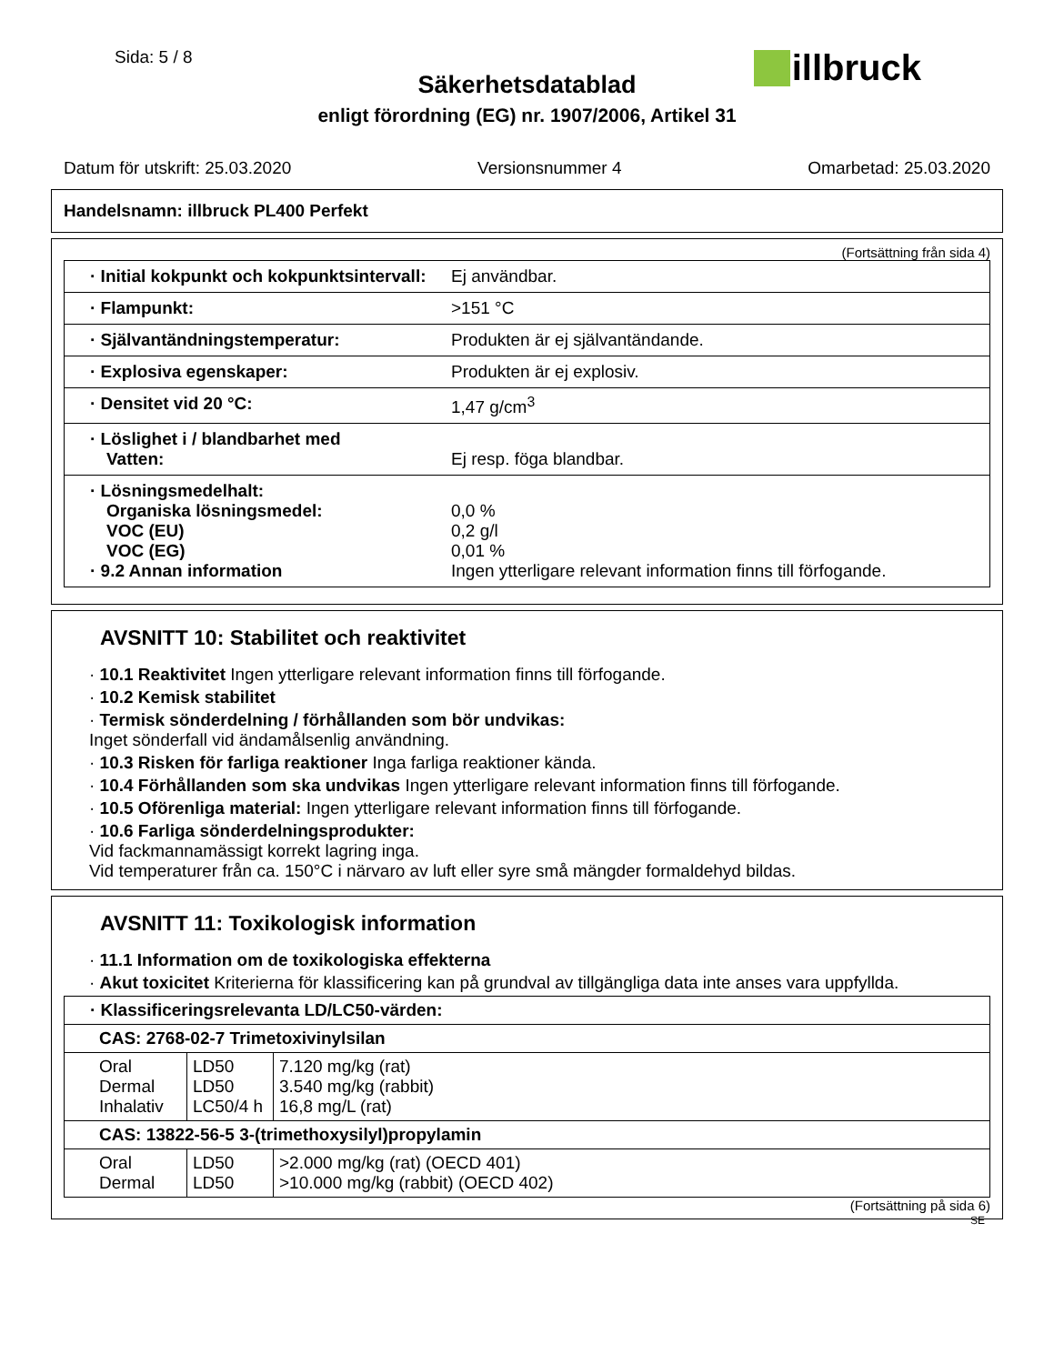Sida: 5 / 8 illbruck
Säkerhetsdatablad
enligt förordning (EG) nr. 1907/2006, Artikel 31
Datum för utskrift: 25.03.2020 Versionsnummer 4 Omarbetad: 25.03.2020
Handelsnamn: illbruck PL400 Perfekt
(Fortsättning från sida 4)
| · Initial kokpunkt och kokpunktsintervall: | Ej användbar. |
| · Flampunkt: | >151 °C |
| · Självantändningstemperatur: | Produkten är ej självantändande. |
| · Explosiva egenskaper: | Produkten är ej explosiv. |
| · Densitet vid 20 °C: | 1,47 g/cm<sup>3</sup> |
| · Löslighet i / blandbarhet med Vatten: | Ej resp. föga blandbar. |
| · Lösningsmedelhalt: Organiska lösningsmedel: VOC (EU) VOC (EG) · 9.2 Annan information | 0,0 % 0,2 g/l 0,01 % Ingen ytterligare relevant information finns till förfogande. |
AVSNITT 10: Stabilitet och reaktivitet
· 10.1 Reaktivitet Ingen ytterligare relevant information finns till förfogande.
· 10.2 Kemisk stabilitet
· Termisk sönderdelning / förhållanden som bör undvikas:
Inget sönderfall vid ändamålsenlig användning.
· 10.3 Risken för farliga reaktioner Inga farliga reaktioner kända.
· 10.4 Förhållanden som ska undvikas Ingen ytterligare relevant information finns till förfogande.
· 10.5 Oförenliga material: Ingen ytterligare relevant information finns till förfogande.
· 10.6 Farliga sönderdelningsprodukter:
Vid fackmannamässigt korrekt lagring inga.
Vid temperaturer från ca. 150°C i närvaro av luft eller syre små mängder formaldehyd bildas.
AVSNITT 11: Toxikologisk information
· 11.1 Information om de toxikologiska effekterna
· Akut toxicitet Kriterierna för klassificering kan på grundval av tillgängliga data inte anses vara uppfyllda.
| · Klassificeringsrelevanta LD/LC50-värden: | | |
| --- | --- | --- |
| CAS: 2768-02-7 Trimetoxivinylsilan | | |
| Oral Dermal Inhalativ | LD50 LD50 LC50/4 h | 7.120 mg/kg (rat) 3.540 mg/kg (rabbit) 16,8 mg/L (rat) |
| CAS: 13822-56-5 3-(trimethoxysilyl)propylamin | | |
| Oral Dermal | LD50 LD50 | >2.000 mg/kg (rat) (OECD 401) >10.000 mg/kg (rabbit) (OECD 402) |
(Fortsättning på sida 6)
SE